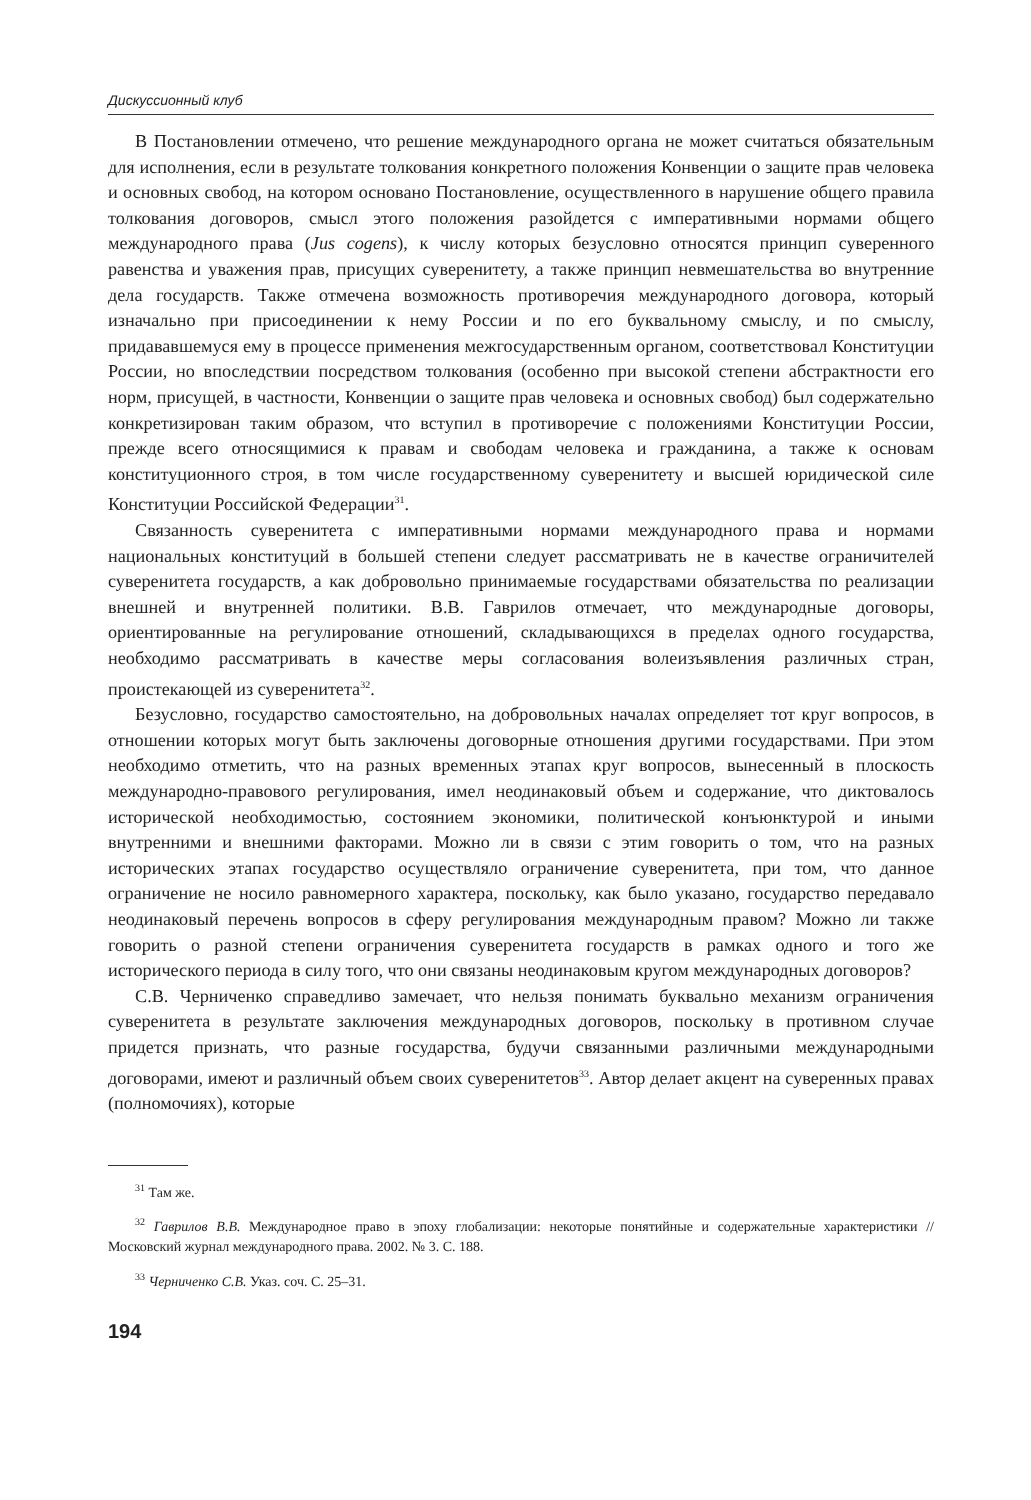Дискуссионный клуб
В Постановлении отмечено, что решение международного органа не может считаться обязательным для исполнения, если в результате толкования конкретного положения Конвенции о защите прав человека и основных свобод, на котором основано Постановление, осуществленного в нарушение общего правила толкования договоров, смысл этого положения разойдется с императивными нормами общего международного права (Jus cogens), к числу которых безусловно относятся принцип суверенного равенства и уважения прав, присущих суверенитету, а также принцип невмешательства во внутренние дела государств. Также отмечена возможность противоречия международного договора, который изначально при присоединении к нему России и по его буквальному смыслу, и по смыслу, придававшемуся ему в процессе применения межгосударственным органом, соответствовал Конституции России, но впоследствии посредством толкования (особенно при высокой степени абстрактности его норм, присущей, в частности, Конвенции о защите прав человека и основных свобод) был содержательно конкретизирован таким образом, что вступил в противоречие с положениями Конституции России, прежде всего относящимися к правам и свободам человека и гражданина, а также к основам конституционного строя, в том числе государственному суверенитету и высшей юридической силе Конституции Российской Федерации<sup>31</sup>.
Связанность суверенитета с императивными нормами международного права и нормами национальных конституций в большей степени следует рассматривать не в качестве ограничителей суверенитета государств, а как добровольно принимаемые государствами обязательства по реализации внешней и внутренней политики. В.В. Гаврилов отмечает, что международные договоры, ориентированные на регулирование отношений, складывающихся в пределах одного государства, необходимо рассматривать в качестве меры согласования волеизъявления различных стран, проистекающей из суверенитета<sup>32</sup>.
Безусловно, государство самостоятельно, на добровольных началах определяет тот круг вопросов, в отношении которых могут быть заключены договорные отношения другими государствами. При этом необходимо отметить, что на разных временных этапах круг вопросов, вынесенный в плоскость международно-правового регулирования, имел неодинаковый объем и содержание, что диктовалось исторической необходимостью, состоянием экономики, политической конъюнктурой и иными внутренними и внешними факторами. Можно ли в связи с этим говорить о том, что на разных исторических этапах государство осуществляло ограничение суверенитета, при том, что данное ограничение не носило равномерного характера, поскольку, как было указано, государство передавало неодинаковый перечень вопросов в сферу регулирования международным правом? Можно ли также говорить о разной степени ограничения суверенитета государств в рамках одного и того же исторического периода в силу того, что они связаны неодинаковым кругом международных договоров?
С.В. Черниченко справедливо замечает, что нельзя понимать буквально механизм ограничения суверенитета в результате заключения международных договоров, поскольку в противном случае придется признать, что разные государства, будучи связанными различными международными договорами, имеют и различный объем своих суверенитетов<sup>33</sup>. Автор делает акцент на суверенных правах (полномочиях), которые
<sup>31</sup> Там же.
<sup>32</sup> Гаврилов В.В. Международное право в эпоху глобализации: некоторые понятийные и содержательные характеристики // Московский журнал международного права. 2002. № 3. С. 188.
<sup>33</sup> Черниченко С.В. Указ. соч. С. 25–31.
194